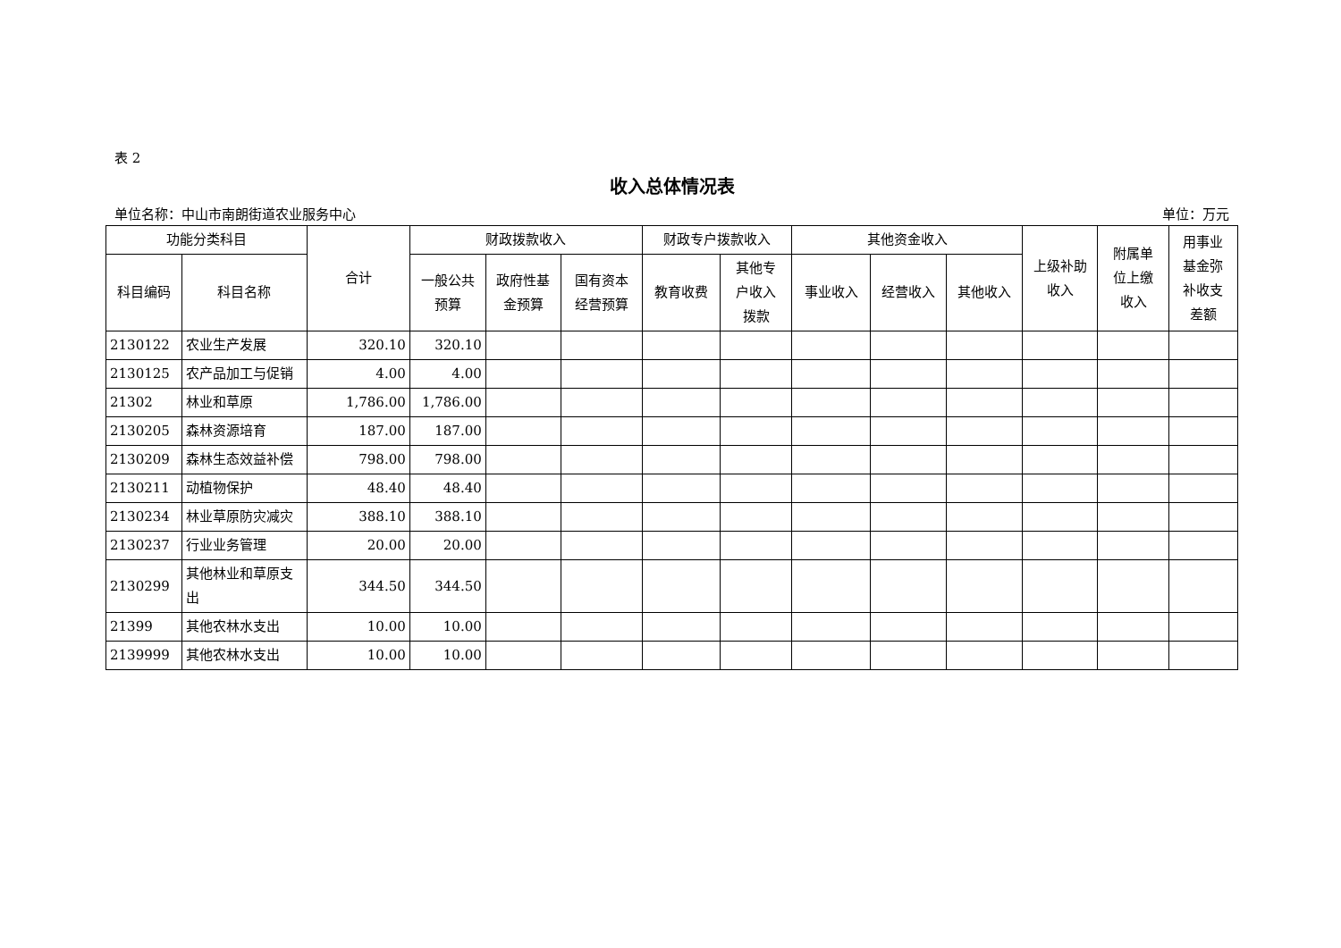表 2
收入总体情况表
单位名称：中山市南朗街道农业服务中心 单位：万元
| 功能分类科目 | | 合计 | 财政拨款收入 | | | 财政专户拨款收入 | | 其他资金收入 | | | 上级补助 收入 | 附属单 位上缴 收入 | 用事业 基金弥 补收支 差额 |
| --- | --- | --- | --- | --- | --- | --- | --- | --- | --- | --- | --- | --- | --- |
| 科目编码 | 科目名称 | | 一般公共 预算 | 政府性基 金预算 | 国有资本 经营预算 | 教育收费 | 其他专 户收入 拨款 | 事业收入 | 经营收入 | 其他收入 | | | |
| 2130122 | 农业生产发展 | 320.10 | 320.10 | | | | | | | | | | |
| 2130125 | 农产品加工与促销 | 4.00 | 4.00 | | | | | | | | | | |
| 21302 | 林业和草原 | 1,786.00 | 1,786.00 | | | | | | | | | | |
| 2130205 | 森林资源培育 | 187.00 | 187.00 | | | | | | | | | | |
| 2130209 | 森林生态效益补偿 | 798.00 | 798.00 | | | | | | | | | | |
| 2130211 | 动植物保护 | 48.40 | 48.40 | | | | | | | | | | |
| 2130234 | 林业草原防灾减灾 | 388.10 | 388.10 | | | | | | | | | | |
| 2130237 | 行业业务管理 | 20.00 | 20.00 | | | | | | | | | | |
| 2130299 | 其他林业和草原支出 | 344.50 | 344.50 | | | | | | | | | | |
| 21399 | 其他农林水支出 | 10.00 | 10.00 | | | | | | | | | | |
| 2139999 | 其他农林水支出 | 10.00 | 10.00 | | | | | | | | | | |